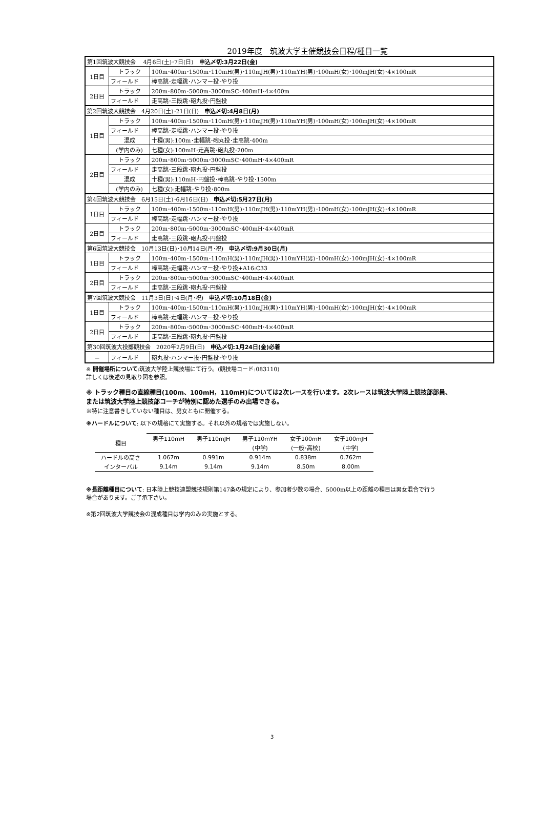2019年度　筑波大学主催競技会日程/種目一覧
| 第1回筑波大競技会 4月6日(土)･7日(日) 申込〆切:3月22日(金) | | |
| 1日目 | トラック | 100m･400m･1500m･110mH(男)･110mJH(男)･110mYH(男)･100mH(女)･100mJH(女)･4×100mR |
| | フィールド | 棒高跳･走幅跳･ハンマー投･やり投 |
| 2日目 | トラック | 200m･800m･5000m･3000mSC･400mH･4×400m |
| | フィールド | 走高跳･三段跳･砲丸投･円盤投 |
| 第2回筑波大競技会 4月20日(土)･21日(日) 申込〆切:4月8日(月) | | |
| 1日目 | トラック | 100m･400m･1500m･110mH(男)･110mJH(男)･110mYH(男)･100mH(女)･100mJH(女)･4×100mR |
| | フィールド | 棒高跳･走幅跳･ハンマー投･やり投 |
| | 混成 | 十種(男):100m･走幅跳･砲丸投･走高跳･400m |
| | (学内のみ) | 七種(女):100mH･走高跳･砲丸投･200m |
| 2日目 | トラック | 200m･800m･5000m･3000mSC･400mH･4×400mR |
| | フィールド | 走高跳･三段跳･砲丸投･円盤投 |
| | 混成 | 十種(男):110mH･円盤投･棒高跳･やり投･1500m |
| | (学内のみ) | 七種(女):走幅跳･やり投･800m |
| 第4回筑波大競技会 6月15日(土)･6月16日(日) 申込〆切:5月27日(月) | | |
| 1日目 | トラック | 100m･400m･1500m･110mH(男)･110mJH(男)･110mYH(男)･100mH(女)･100mJH(女)･4×100mR |
| | フィールド | 棒高跳･走幅跳･ハンマー投･やり投 |
| 2日目 | トラック | 200m･800m･5000m･3000mSC･400mH･4×400mR |
| | フィールド | 走高跳･三段跳･砲丸投･円盤投 |
| 第6回筑波大競技会 10月13日(日)･10月14日(月･祝) 申込〆切:9月30日(月) | | |
| 1日目 | トラック | 100m･400m･1500m･110mH(男)･110mJH(男)･110mYH(男)･100mH(女)･100mJH(女)･4×100mR |
| | フィールド | 棒高跳･走幅跳･ハンマー投･やり投+A16:C33 |
| 2日目 | トラック | 200m･800m･5000m･3000mSC･400mH･4×400mR |
| | フィールド | 走高跳･三段跳･砲丸投･円盤投 |
| 第7回筑波大競技会 11月3日(日)･4日(月･祝) 申込〆切:10月18日(金) | | |
| 1日目 | トラック | 100m･400m･1500m･110mH(男)･110mJH(男)･110mYH(男)･100mH(女)･100mJH(女)･4×100mR |
| | フィールド | 棒高跳･走幅跳･ハンマー投･やり投 |
| 2日目 | トラック | 200m･800m･5000m･3000mSC･400mH･4×400mR |
| | フィールド | 走高跳･三段跳･砲丸投･円盤投 |
| 第30回筑波大投擲競技会 2020年2月9日(日) 申込〆切:1月24日(金)必着 | | |
| － | フィールド | 砲丸投･ハンマー投･円盤投･やり投 |
※ 開催場所について:筑波大学陸上競技場にて行う。(競技場コード:083110)
詳しくは後述の見取り図を参照。
※ トラック種目の直線種目(100m、100mH，110mH)については2次レースを行います。2次レースは筑波大学陸上競技部部員、
または筑波大学陸上競技部コーチが特別に認めた選手のみ出場できる。
※特に注意書きしていない種目は、男女ともに開催する。
※ハードルについて: 以下の規格にて実施する。それ以外の規格では実施しない。
| 種目 | 男子110mH | 男子110mJH | 男子110mYH | 女子100mH | 女子100mJH |
| --- | --- | --- | --- | --- | --- |
| | | | (中学) | (一般･高校) | (中学) |
| ハードルの高さ | 1.067m | 0.991m | 0.914m | 0.838m | 0.762m |
| インターバル | 9.14m | 9.14m | 9.14m | 8.50m | 8.00m |
※長距離種目について: 日本陸上競技連盟競技規則第147条の規定により、参加者少数の場合、5000m以上の距離の種目は男女混合で行う
場合があります。ご了承下さい。
※第2回筑波大学競技会の混成種目は学内のみの実施とする。
3